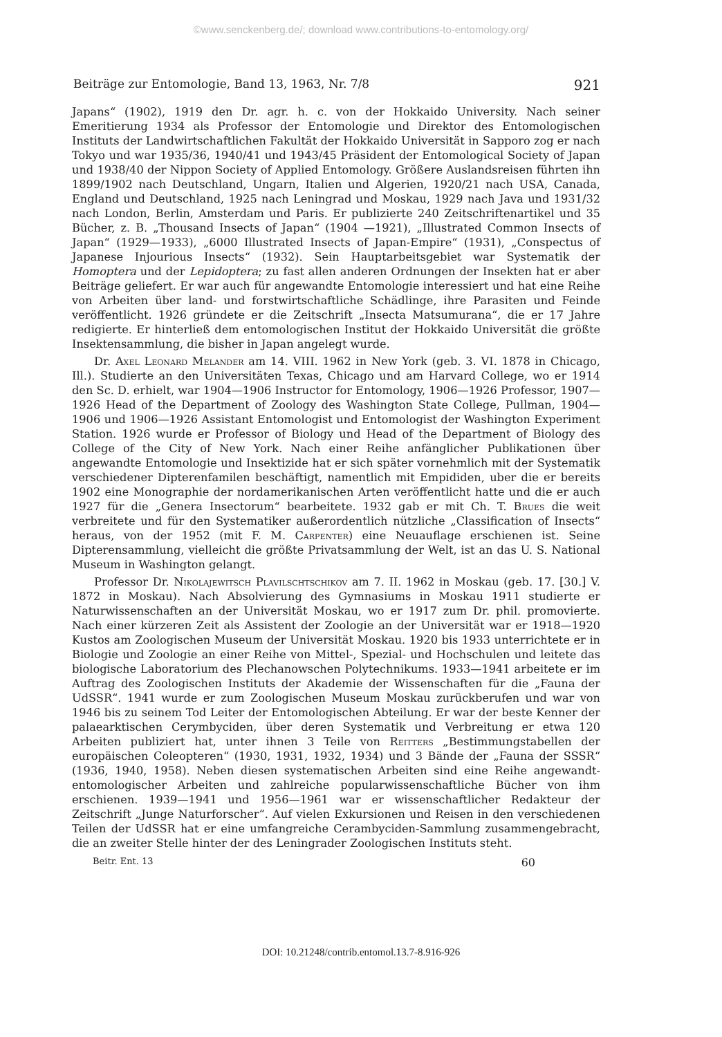©www.senckenberg.de/; download www.contributions-to-entomology.org/
Beiträge zur Entomologie, Band 13, 1963, Nr. 7/8 921
Japans“ (1902), 1919 den Dr. agr. h. c. von der Hokkaido University. Nach seiner Emeritierung 1934 als Professor der Entomologie und Direktor des Entomologischen Instituts der Landwirtschaftlichen Fakultät der Hokkaido Universität in Sapporo zog er nach Tokyo und war 1935/36, 1940/41 und 1943/45 Präsident der Entomological Society of Japan und 1938/40 der Nippon Society of Applied Entomology. Größere Auslandsreisen führten ihn 1899/1902 nach Deutschland, Ungarn, Italien und Algerien, 1920/21 nach USA, Canada, England und Deutschland, 1925 nach Leningrad und Moskau, 1929 nach Java und 1931/32 nach London, Berlin, Amsterdam und Paris. Er publizierte 240 Zeitschriftenartikel und 35 Bücher, z. B. „Thousand Insects of Japan“ (1904 —1921), „Illustrated Common Insects of Japan“ (1929—1933), „6000 Illustrated Insects of Japan-Empire“ (1931), „Conspectus of Japanese Injourious Insects“ (1932). Sein Hauptarbeitsgebiet war Systematik der Homoptera und der Lepidoptera; zu fast allen anderen Ordnungen der Insekten hat er aber Beiträge geliefert. Er war auch für angewandte Entomologie interessiert und hat eine Reihe von Arbeiten über land- und forstwirtschaftliche Schädlinge, ihre Parasiten und Feinde veröffentlicht. 1926 gründete er die Zeitschrift „Insecta Matsumurana“, die er 17 Jahre redigierte. Er hinterließ dem entomologischen Institut der Hokkaido Universität die größte Insektensammlung, die bisher in Japan angelegt wurde.
Dr. Axel Leonard Melander am 14. VIII. 1962 in New York (geb. 3. VI. 1878 in Chicago, Ill.). Studierte an den Universitäten Texas, Chicago und am Harvard College, wo er 1914 den Sc. D. erhielt, war 1904—1906 Instructor for Entomology, 1906—1926 Professor, 1907—1926 Head of the Department of Zoology des Washington State College, Pullman, 1904—1906 und 1906—1926 Assistant Entomologist und Entomologist der Washington Experiment Station. 1926 wurde er Professor of Biology und Head of the Department of Biology des College of the City of New York. Nach einer Reihe anfänglicher Publikationen über angewandte Entomologie und Insektizide hat er sich später vornehmlich mit der Systematik verschiedener Dipterenfamilen beschäftigt, namentlich mit Empididen, uber die er bereits 1902 eine Monographie der nordamerikanischen Arten veröffentlicht hatte und die er auch 1927 für die „Genera Insectorum“ bearbeitete. 1932 gab er mit Ch. T. Brues die weit verbreitete und für den Systematiker außerordentlich nützliche „Classification of Insects“ heraus, von der 1952 (mit F. M. Carpenter) eine Neuauflage erschienen ist. Seine Dipterensammlung, vielleicht die größte Privatsammlung der Welt, ist an das U. S. National Museum in Washington gelangt.
Professor Dr. Nikolajewitsch Plavilschtschikov am 7. II. 1962 in Moskau (geb. 17. [30.] V. 1872 in Moskau). Nach Absolvierung des Gymnasiums in Moskau 1911 studierte er Naturwissenschaften an der Universität Moskau, wo er 1917 zum Dr. phil. promovierte. Nach einer kürzeren Zeit als Assistent der Zoologie an der Universität war er 1918—1920 Kustos am Zoologischen Museum der Universität Moskau. 1920 bis 1933 unterrichtete er in Biologie und Zoologie an einer Reihe von Mittel-, Spezial- und Hochschulen und leitete das biologische Laboratorium des Plechanowschen Polytechnikums. 1933—1941 arbeitete er im Auftrag des Zoologischen Instituts der Akademie der Wissenschaften für die „Fauna der UdSSR“. 1941 wurde er zum Zoologischen Museum Moskau zurückberufen und war von 1946 bis zu seinem Tod Leiter der Entomologischen Abteilung. Er war der beste Kenner der palaearktischen Cerymbyciden, über deren Systematik und Verbreitung er etwa 120 Arbeiten publiziert hat, unter ihnen 3 Teile von Reitters „Bestimmungstabellen der europäischen Coleopteren“ (1930, 1931, 1932, 1934) und 3 Bände der „Fauna der SSSR“ (1936, 1940, 1958). Neben diesen systematischen Arbeiten sind eine Reihe angewandt-entomologischer Arbeiten und zahlreiche popularwissenschaftliche Bücher von ihm erschienen. 1939—1941 und 1956—1961 war er wissenschaftlicher Redakteur der Zeitschrift „Junge Naturforscher“. Auf vielen Exkursionen und Reisen in den verschiedenen Teilen der UdSSR hat er eine umfangreiche Cerambyciden-Sammlung zusammengebracht, die an zweiter Stelle hinter der des Leningrader Zoologischen Instituts steht.
Beitr. Ent. 13 60
DOI: 10.21248/contrib.entomol.13.7-8.916-926